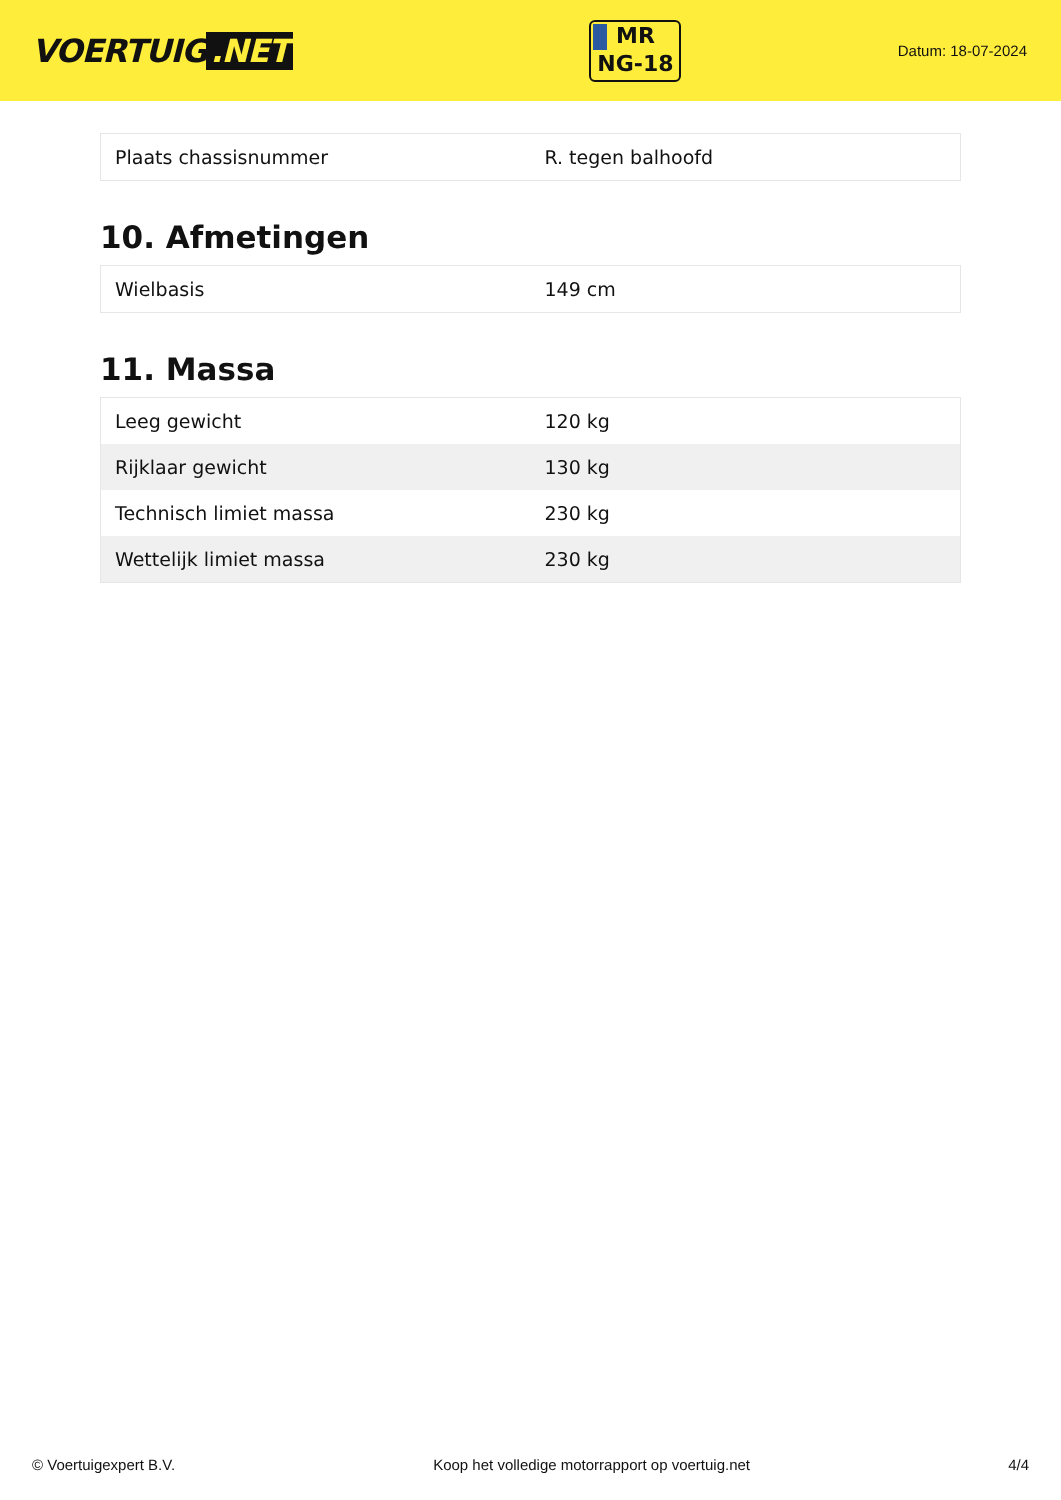VOERTUIG.NET
MR
NG-18
Datum: 18-07-2024
| Plaats chassisnummer | R. tegen balhoofd |
10. Afmetingen
| Wielbasis | 149 cm |
11. Massa
| Leeg gewicht | 120 kg |
| Rijklaar gewicht | 130 kg |
| Technisch limiet massa | 230 kg |
| Wettelijk limiet massa | 230 kg |
© Voertuigexpert B.V. Koop het volledige motorrapport op voertuig.net 4/4